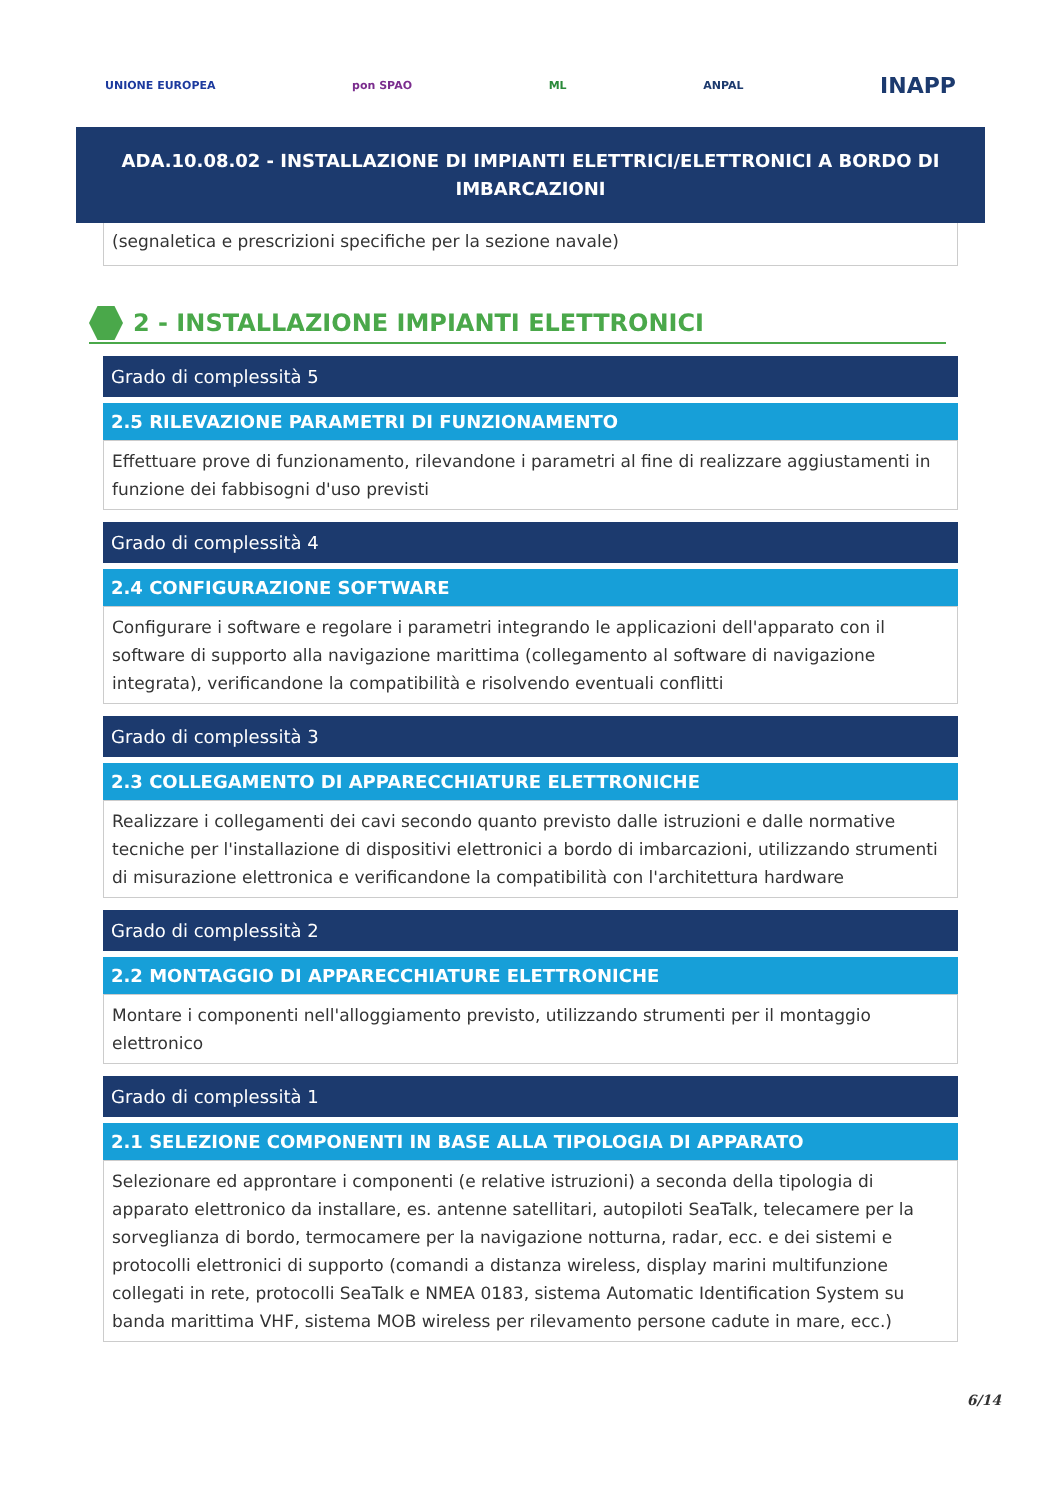UNIONE EUROPEA pon SPAO ML ANPAL INAPP
ADA.10.08.02 - INSTALLAZIONE DI IMPIANTI ELETTRICI/ELETTRONICI A BORDO DI IMBARCAZIONI
(segnaletica e prescrizioni specifiche per la sezione navale)
2 - INSTALLAZIONE IMPIANTI ELETTRONICI
Grado di complessità 5
2.5 RILEVAZIONE PARAMETRI DI FUNZIONAMENTO
Effettuare prove di funzionamento, rilevandone i parametri al fine di realizzare aggiustamenti in funzione dei fabbisogni d'uso previsti
Grado di complessità 4
2.4 CONFIGURAZIONE SOFTWARE
Configurare i software e regolare i parametri integrando le applicazioni dell'apparato con il software di supporto alla navigazione marittima (collegamento al software di navigazione integrata), verificandone la compatibilità e risolvendo eventuali conflitti
Grado di complessità 3
2.3 COLLEGAMENTO DI APPARECCHIATURE ELETTRONICHE
Realizzare i collegamenti dei cavi secondo quanto previsto dalle istruzioni e dalle normative tecniche per l'installazione di dispositivi elettronici a bordo di imbarcazioni, utilizzando strumenti di misurazione elettronica e verificandone la compatibilità con l'architettura hardware
Grado di complessità 2
2.2 MONTAGGIO DI APPARECCHIATURE ELETTRONICHE
Montare i componenti nell'alloggiamento previsto, utilizzando strumenti per il montaggio elettronico
Grado di complessità 1
2.1 SELEZIONE COMPONENTI IN BASE ALLA TIPOLOGIA DI APPARATO
Selezionare ed approntare i componenti (e relative istruzioni) a seconda della tipologia di apparato elettronico da installare, es. antenne satellitari, autopiloti SeaTalk, telecamere per la sorveglianza di bordo, termocamere per la navigazione notturna, radar, ecc. e dei sistemi e protocolli elettronici di supporto (comandi a distanza wireless, display marini multifunzione collegati in rete, protocolli SeaTalk e NMEA 0183, sistema Automatic Identification System su banda marittima VHF, sistema MOB wireless per rilevamento persone cadute in mare, ecc.)
6/14